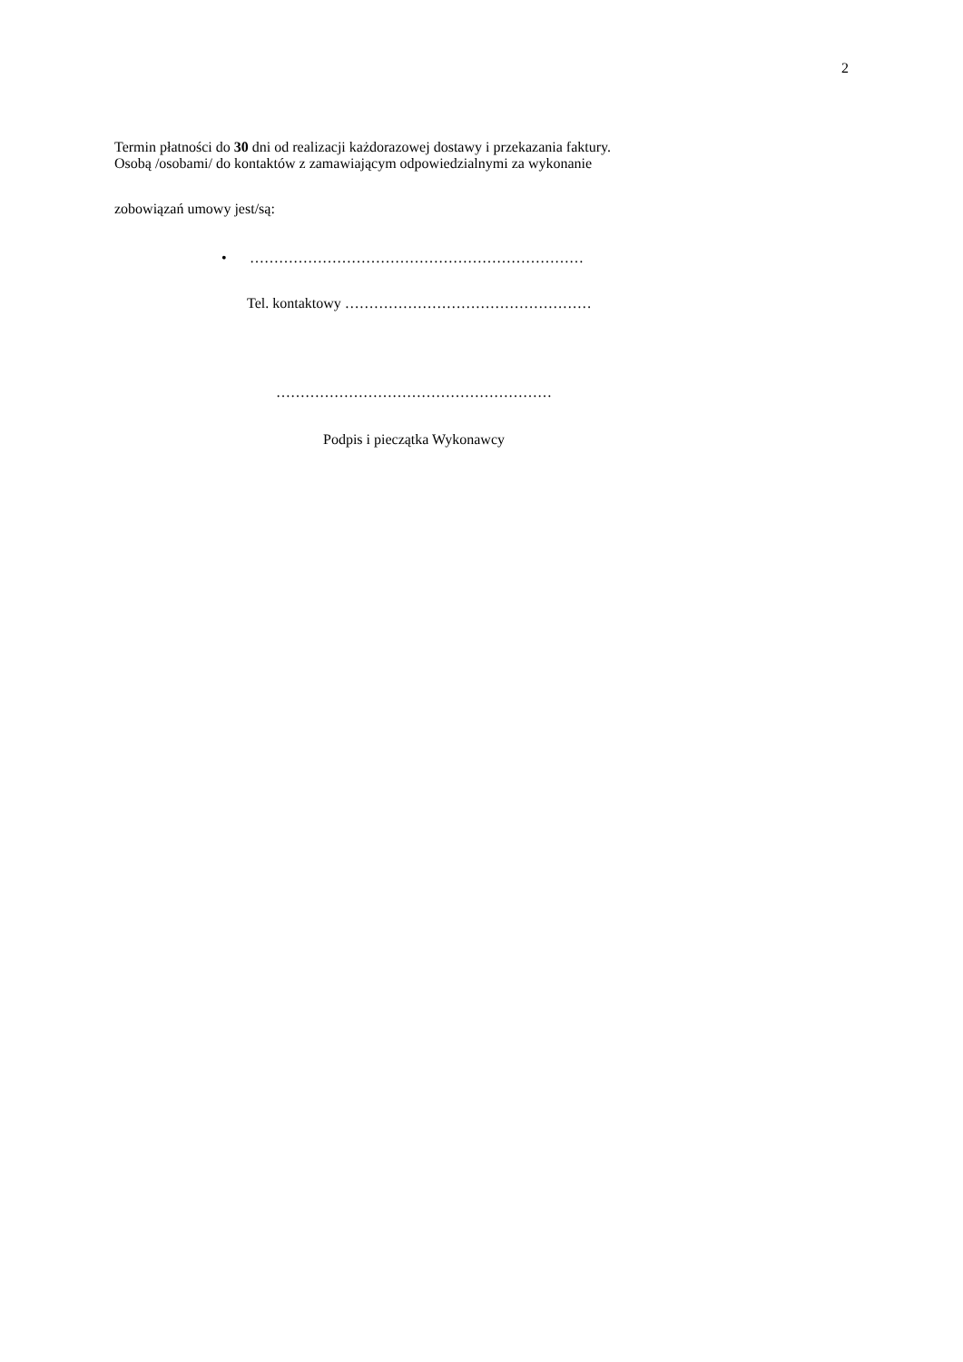2
Termin płatności do 30 dni od realizacji każdorazowej dostawy i przekazania faktury.
Osobą /osobami/ do kontaktów z zamawiającym odpowiedzialnymi za wykonanie
zobowiązań umowy jest/są:
• ……………………………………………………………
Tel. kontaktowy ……………………………………………
…………………………………………………
Podpis i pieczątka Wykonawcy